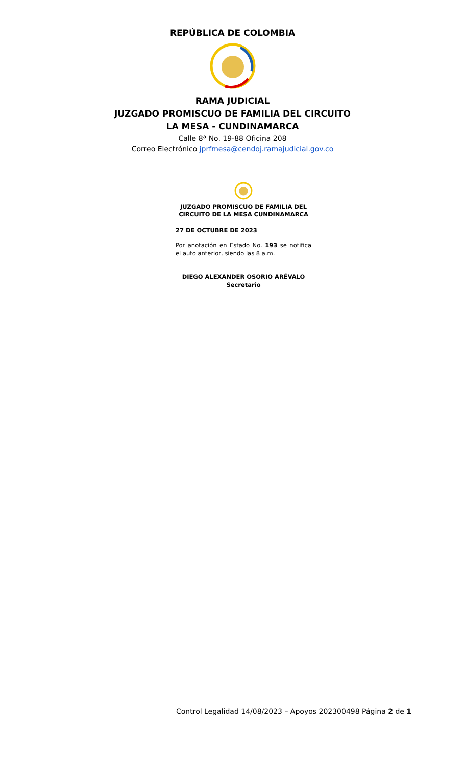REPÚBLICA DE COLOMBIA
RAMA JUDICIAL
JUZGADO PROMISCUO DE FAMILIA DEL CIRCUITO
LA MESA - CUNDINAMARCA
Calle 8ª No. 19-88 Oficina 208
Correo Electrónico jprfmesa@cendoj.ramajudicial.gov.co
JUZGADO PROMISCUO DE FAMILIA DEL CIRCUITO DE LA MESA CUNDINAMARCA
27 DE OCTUBRE DE 2023
Por anotación en Estado No. 193 se notifica el auto anterior, siendo las 8 a.m.
DIEGO ALEXANDER OSORIO ARÉVALO
Secretario
Control Legalidad 14/08/2023 – Apoyos 202300498 Página 2 de 1